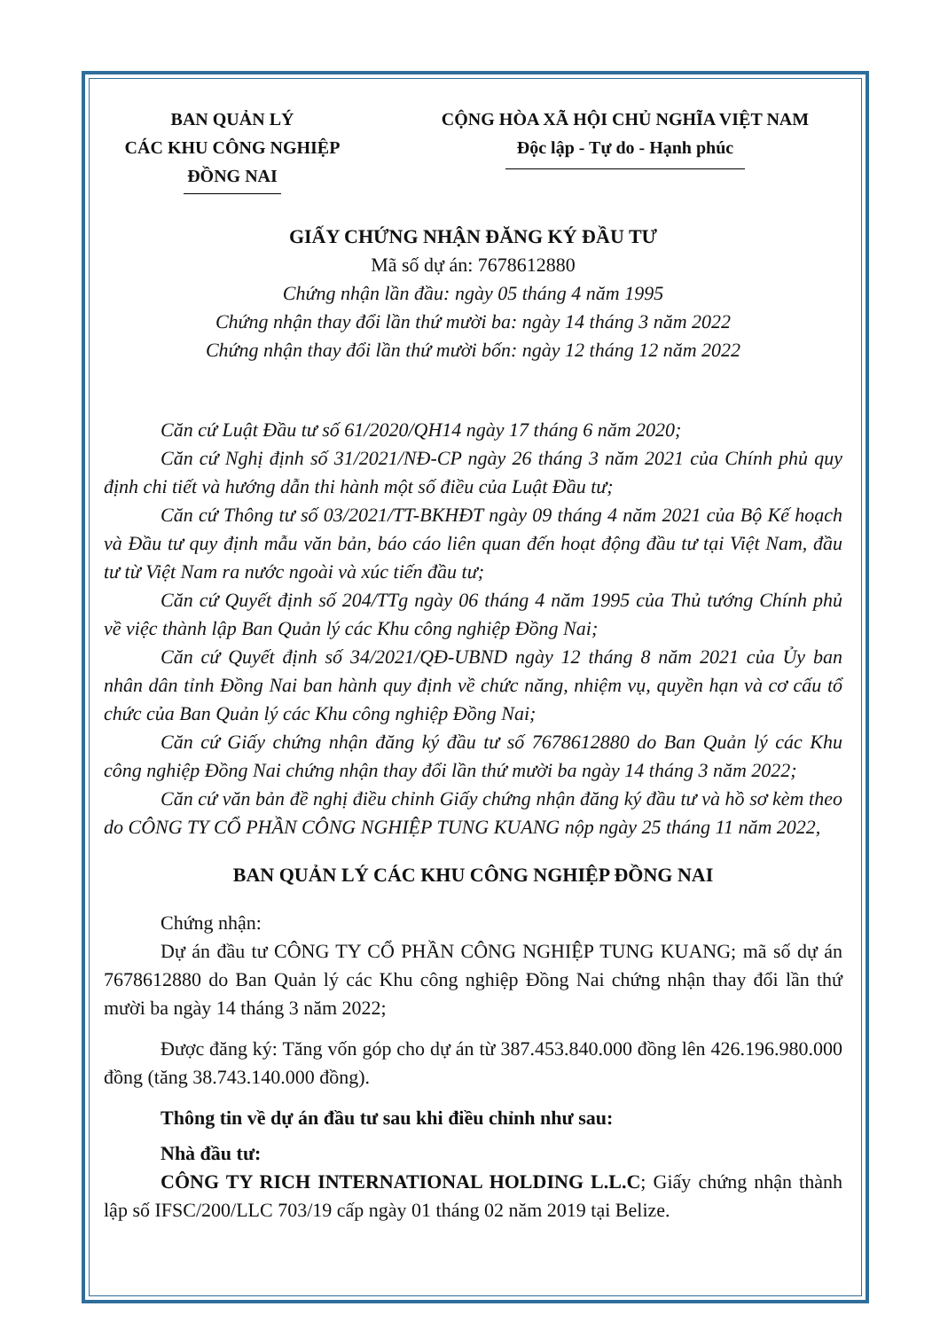BAN QUẢN LÝ
CÁC KHU CÔNG NGHIỆP
ĐỒNG NAI
CỘNG HÒA XÃ HỘI CHỦ NGHĨA VIỆT NAM
Độc lập - Tự do - Hạnh phúc
GIẤY CHỨNG NHẬN ĐĂNG KÝ ĐẦU TƯ
Mã số dự án: 7678612880
Chứng nhận lần đầu: ngày 05 tháng 4 năm 1995
Chứng nhận thay đổi lần thứ mười ba: ngày 14 tháng 3 năm 2022
Chứng nhận thay đổi lần thứ mười bốn: ngày 12 tháng 12 năm 2022
Căn cứ Luật Đầu tư số 61/2020/QH14 ngày 17 tháng 6 năm 2020;
Căn cứ Nghị định số 31/2021/NĐ-CP ngày 26 tháng 3 năm 2021 của Chính phủ quy định chi tiết và hướng dẫn thi hành một số điều của Luật Đầu tư;
Căn cứ Thông tư số 03/2021/TT-BKHĐT ngày 09 tháng 4 năm 2021 của Bộ Kế hoạch và Đầu tư quy định mẫu văn bản, báo cáo liên quan đến hoạt động đầu tư tại Việt Nam, đầu tư từ Việt Nam ra nước ngoài và xúc tiến đầu tư;
Căn cứ Quyết định số 204/TTg ngày 06 tháng 4 năm 1995 của Thủ tướng Chính phủ về việc thành lập Ban Quản lý các Khu công nghiệp Đồng Nai;
Căn cứ Quyết định số 34/2021/QĐ-UBND ngày 12 tháng 8 năm 2021 của Ủy ban nhân dân tỉnh Đồng Nai ban hành quy định về chức năng, nhiệm vụ, quyền hạn và cơ cấu tổ chức của Ban Quản lý các Khu công nghiệp Đồng Nai;
Căn cứ Giấy chứng nhận đăng ký đầu tư số 7678612880 do Ban Quản lý các Khu công nghiệp Đồng Nai chứng nhận thay đổi lần thứ mười ba ngày 14 tháng 3 năm 2022;
Căn cứ văn bản đề nghị điều chỉnh Giấy chứng nhận đăng ký đầu tư và hồ sơ kèm theo do CÔNG TY CỔ PHẦN CÔNG NGHIỆP TUNG KUANG nộp ngày 25 tháng 11 năm 2022,
BAN QUẢN LÝ CÁC KHU CÔNG NGHIỆP ĐỒNG NAI
Chứng nhận:
Dự án đầu tư CÔNG TY CỔ PHẦN CÔNG NGHIỆP TUNG KUANG; mã số dự án 7678612880 do Ban Quản lý các Khu công nghiệp Đồng Nai chứng nhận thay đổi lần thứ mười ba ngày 14 tháng 3 năm 2022;
Được đăng ký: Tăng vốn góp cho dự án từ 387.453.840.000 đồng lên 426.196.980.000 đồng (tăng 38.743.140.000 đồng).
Thông tin về dự án đầu tư sau khi điều chỉnh như sau:
Nhà đầu tư:
CÔNG TY RICH INTERNATIONAL HOLDING L.L.C; Giấy chứng nhận thành lập số IFSC/200/LLC 703/19 cấp ngày 01 tháng 02 năm 2019 tại Belize.